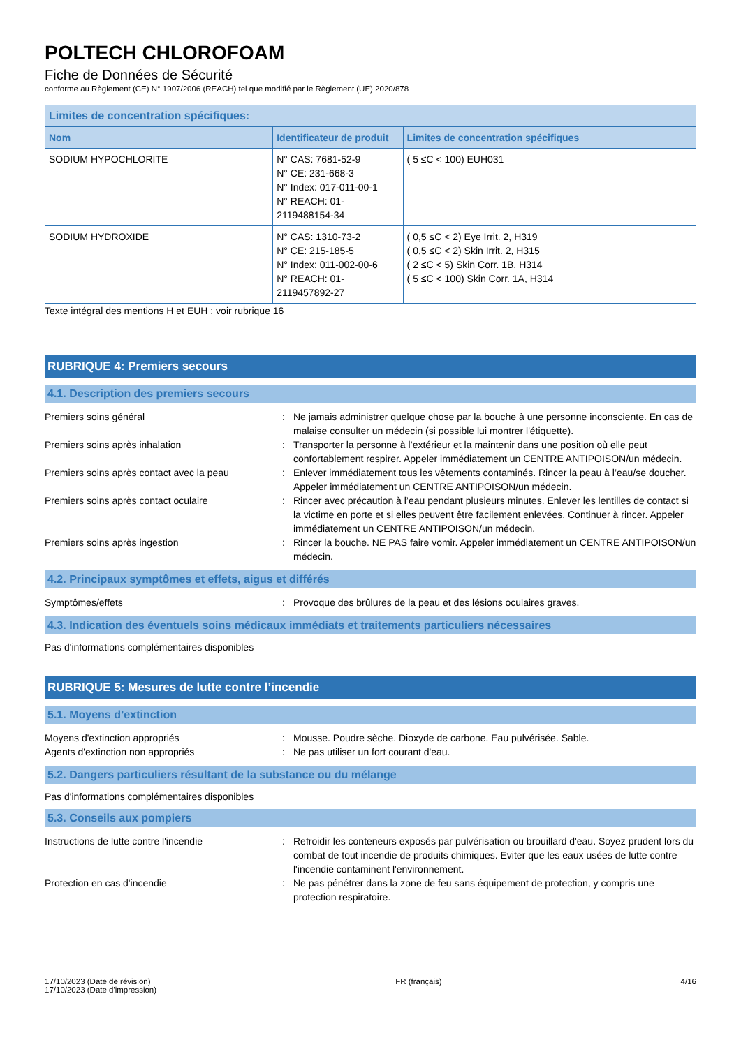POLTECH CHLOROFOAM
Fiche de Données de Sécurité
conforme au Règlement (CE) N° 1907/2006 (REACH) tel que modifié par le Règlement (UE) 2020/878
| Limites de concentration spécifiques: | | |
| --- | --- | --- |
| Nom | Identificateur de produit | Limites de concentration spécifiques |
| SODIUM HYPOCHLORITE | N° CAS: 7681-52-9 N° CE: 231-668-3 N° Index: 017-011-00-1 N° REACH: 01-2119488154-34 | ( 5 ≤C < 100) EUH031 |
| SODIUM HYDROXIDE | N° CAS: 1310-73-2 N° CE: 215-185-5 N° Index: 011-002-00-6 N° REACH: 01-2119457892-27 | ( 0,5 ≤C < 2) Eye Irrit. 2, H319 ( 0,5 ≤C < 2) Skin Irrit. 2, H315 ( 2 ≤C < 5) Skin Corr. 1B, H314 ( 5 ≤C < 100) Skin Corr. 1A, H314 |
Texte intégral des mentions H et EUH : voir rubrique 16
RUBRIQUE 4: Premiers secours
4.1. Description des premiers secours
Premiers soins général : Ne jamais administrer quelque chose par la bouche à une personne inconsciente. En cas de malaise consulter un médecin (si possible lui montrer l'étiquette).
Premiers soins après inhalation : Transporter la personne à l’extérieur et la maintenir dans une position où elle peut confortablement respirer. Appeler immédiatement un CENTRE ANTIPOISON/un médecin.
Premiers soins après contact avec la peau
: Enlever immédiatement tous les vêtements contaminés. Rincer la peau à l’eau/se doucher. Appeler immédiatement un CENTRE ANTIPOISON/un médecin.
Premiers soins après contact oculaire : Rincer avec précaution à l’eau pendant plusieurs minutes. Enlever les lentilles de contact si la victime en porte et si elles peuvent être facilement enlevées. Continuer à rincer. Appeler immédiatement un CENTRE ANTIPOISON/un médecin.
Premiers soins après ingestion : Rincer la bouche. NE PAS faire vomir. Appeler immédiatement un CENTRE ANTIPOISON/un médecin.
4.2. Principaux symptômes et effets, aigus et différés
Symptômes/effets : Provoque des brûlures de la peau et des lésions oculaires graves.
4.3. Indication des éventuels soins médicaux immédiats et traitements particuliers nécessaires
Pas d'informations complémentaires disponibles
RUBRIQUE 5: Mesures de lutte contre l’incendie
5.1. Moyens d’extinction
Moyens d'extinction appropriés : Mousse. Poudre sèche. Dioxyde de carbone. Eau pulvérisée. Sable.
Agents d'extinction non appropriés : Ne pas utiliser un fort courant d'eau.
5.2. Dangers particuliers résultant de la substance ou du mélange
Pas d'informations complémentaires disponibles
5.3. Conseils aux pompiers
Instructions de lutte contre l'incendie : Refroidir les conteneurs exposés par pulvérisation ou brouillard d'eau. Soyez prudent lors du combat de tout incendie de produits chimiques. Eviter que les eaux usées de lutte contre l'incendie contaminent l'environnement.
Protection en cas d'incendie : Ne pas pénétrer dans la zone de feu sans équipement de protection, y compris une protection respiratoire.
17/10/2023 (Date de révision)
17/10/2023 (Date d'impression)
FR (français) 4/16